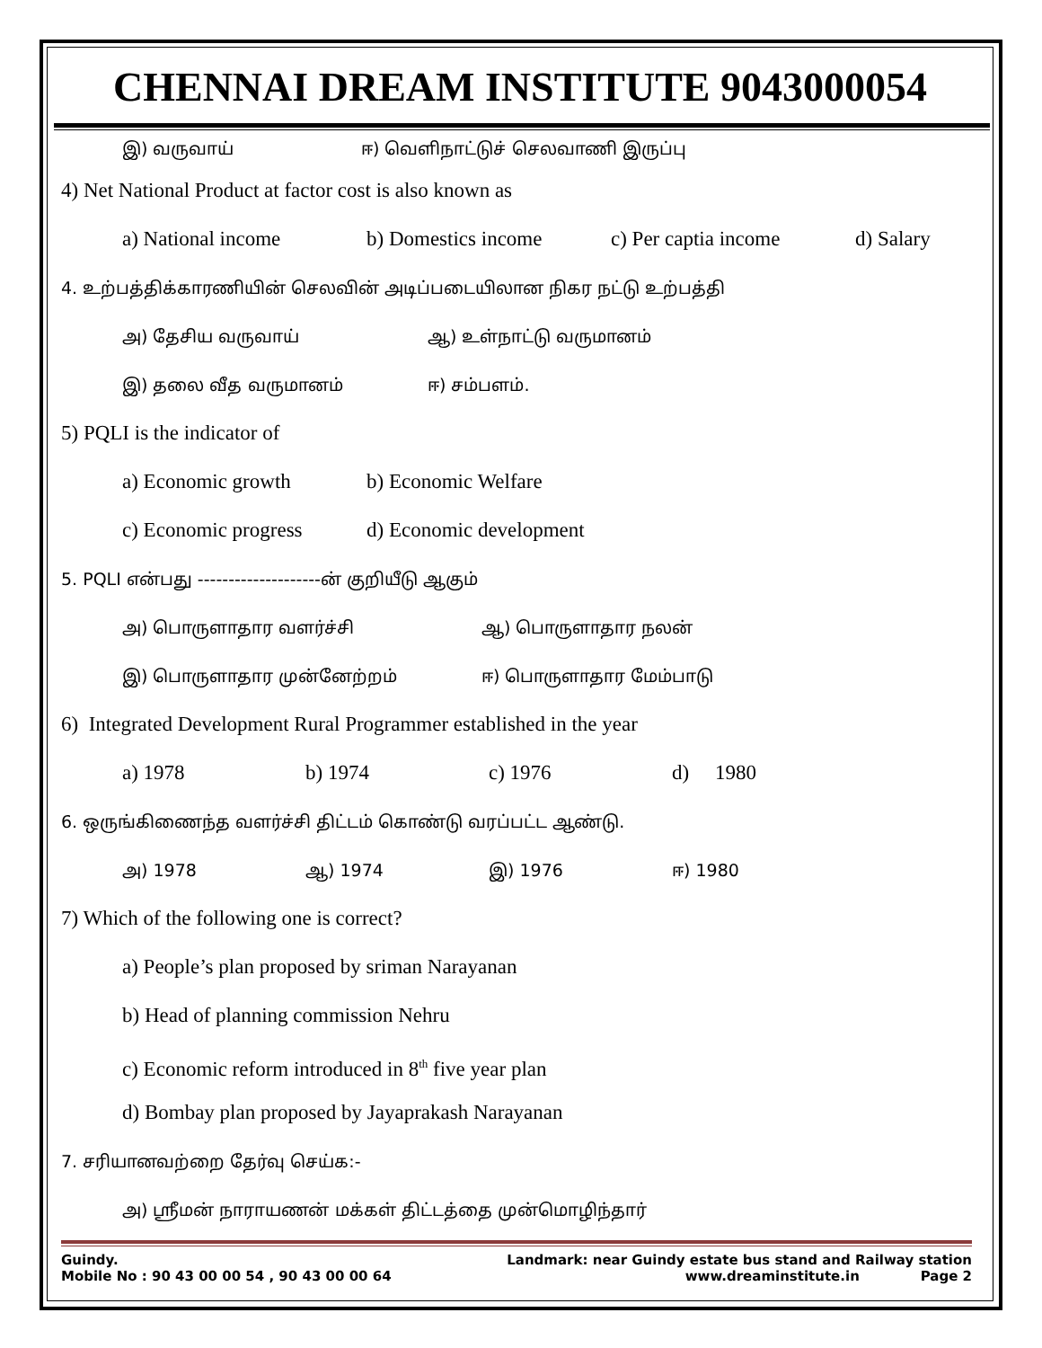CHENNAI DREAM INSTITUTE 9043000054
இ) வருவாய் ஈ) வெளிநாட்டுச் செலவாணி இருப்பு
4) Net National Product at factor cost is also known as
a) National income b) Domestics income c) Per captia income d) Salary
4. உற்பத்திக்காரணியின் செலவின் அடிப்படையிலான நிகர நட்டு உற்பத்தி
அ) தேசிய வருவாய் ஆ) உள்நாட்டு வருமானம்
இ) தலை வீத வருமானம் ஈ) சம்பளம்.
5) PQLI is the indicator of
a) Economic growth b) Economic Welfare
c) Economic progress d) Economic development
5. PQLI என்பது --------------------ன் குறியீடு ஆகும்
அ) பொருளாதார வளர்ச்சி ஆ) பொருளாதார நலன்
இ) பொருளாதார முன்னேற்றம் ஈ) பொருளாதார மேம்பாடு
6) Integrated Development Rural Programmer established in the year
a) 1978 b) 1974 c) 1976 d) 1980
6. ஒருங்கிணைந்த வளர்ச்சி திட்டம் கொண்டு வரப்பட்ட ஆண்டு.
அ) 1978 ஆ) 1974 இ) 1976 ஈ) 1980
7) Which of the following one is correct?
a) People’s plan proposed by sriman Narayanan
b) Head of planning commission Nehru
c) Economic reform introduced in 8<sup>th</sup> five year plan
d) Bombay plan proposed by Jayaprakash Narayanan
7. சரியானவற்றை தேர்வு செய்க:-
அ) ஸ்ரீமன் நாராயணன் மக்கள் திட்டத்தை முன்மொழிந்தார்
Guindy. Landmark: near Guindy estate bus stand and Railway station
Mobile No : 90 43 00 00 54 , 90 43 00 00 64 www.dreaminstitute.in Page 2